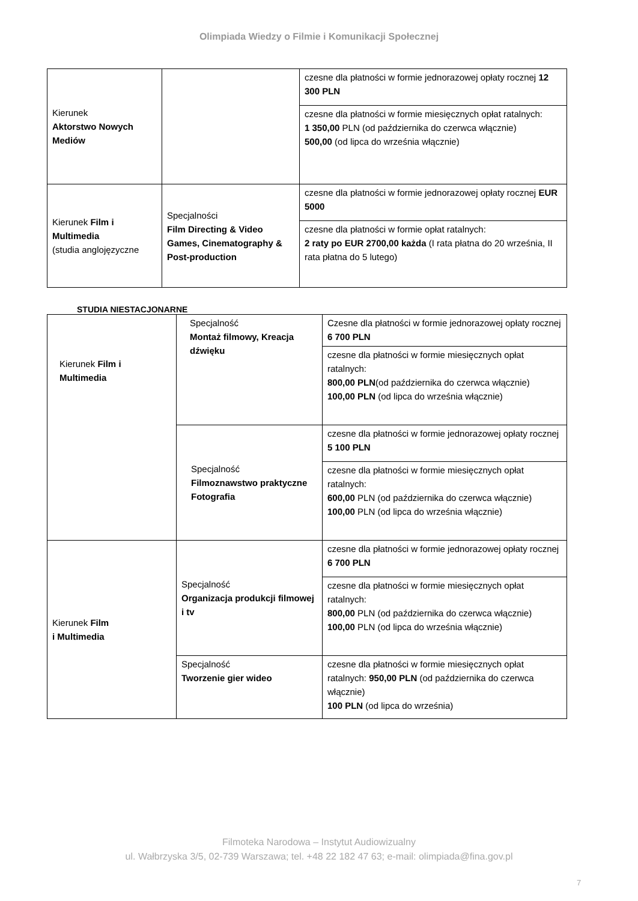Olimpiada Wiedzy o Filmie i Komunikacji Społecznej
| Kierunek Aktorstwo Nowych Mediów | | czesne dla płatności w formie jednorazowej opłaty rocznej 12 300 PLN |
| | | czesne dla płatności w formie miesięcznych opłat ratalnych: 1 350,00 PLN (od października do czerwca włącznie) 500,00 (od lipca do września włącznie) |
| Kierunek Film i Multimedia (studia anglojęzyczne | Specjalności Film Directing & Video Games, Cinematography & Post-production | czesne dla płatności w formie jednorazowej opłaty rocznej EUR 5000 |
| | | czesne dla płatności w formie opłat ratalnych: 2 raty po EUR 2700,00 każda (I rata płatna do 20 września, II rata płatna do 5 lutego) |
STUDIA NIESTACJONARNE
| Kierunek Film i Multimedia | Specjalność Montaż filmowy, Kreacja dźwięku | Czesne dla płatności w formie jednorazowej opłaty rocznej 6 700 PLN |
| | | czesne dla płatności w formie miesięcznych opłat ratalnych: 800,00 PLN (od października do czerwca włącznie) 100,00 PLN (od lipca do września włącznie) |
| | Specjalność Filmoznawstwo praktyczne Fotografia | czesne dla płatności w formie jednorazowej opłaty rocznej 5 100 PLN |
| | | czesne dla płatności w formie miesięcznych opłat ratalnych: 600,00 PLN (od października do czerwca włącznie) 100,00 PLN (od lipca do września włącznie) |
| Kierunek Film i Multimedia | Specjalność Organizacja produkcji filmowej i tv | czesne dla płatności w formie jednorazowej opłaty rocznej 6 700 PLN |
| | | czesne dla płatności w formie miesięcznych opłat ratalnych: 800,00 PLN (od października do czerwca włącznie) 100,00 PLN (od lipca do września włącznie) |
| | Specjalność Tworzenie gier wideo | czesne dla płatności w formie miesięcznych opłat ratalnych: 950,00 PLN (od października do czerwca włącznie) 100 PLN (od lipca do września) |
Filmoteka Narodowa – Instytut Audiowizualny
ul. Wałbrzyska 3/5, 02-739 Warszawa; tel. +48 22 182 47 63; e-mail: olimpiada@fina.gov.pl
7